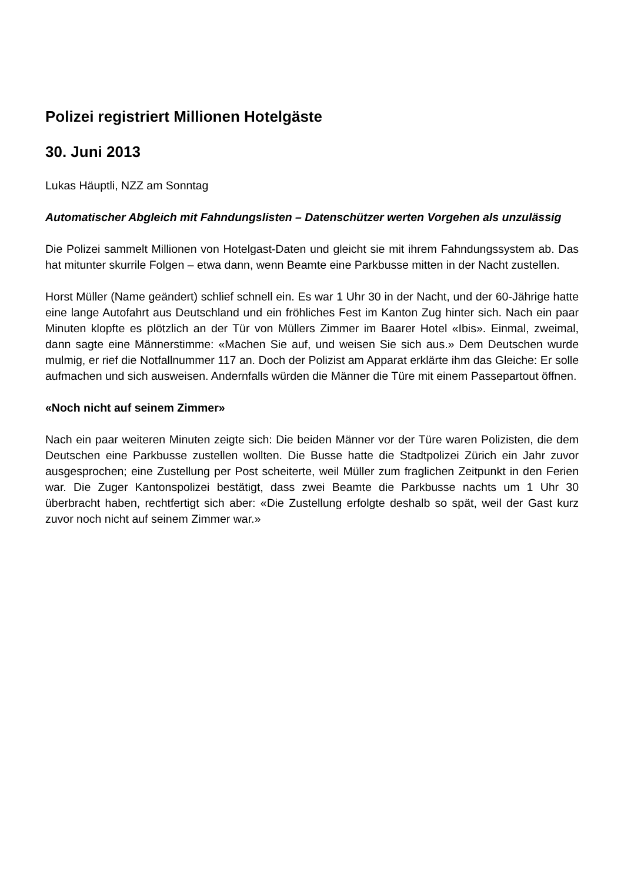Polizei registriert Millionen Hotelgäste
30. Juni 2013
Lukas Häuptli, NZZ am Sonntag
Automatischer Abgleich mit Fahndungslisten – Datenschützer werten Vorgehen als unzulässig
Die Polizei sammelt Millionen von Hotelgast-Daten und gleicht sie mit ihrem Fahndungssystem ab. Das hat mitunter skurrile Folgen – etwa dann, wenn Beamte eine Parkbusse mitten in der Nacht zustellen.
Horst Müller (Name geändert) schlief schnell ein. Es war 1 Uhr 30 in der Nacht, und der 60-Jährige hatte eine lange Autofahrt aus Deutschland und ein fröhliches Fest im Kanton Zug hinter sich. Nach ein paar Minuten klopfte es plötzlich an der Tür von Müllers Zimmer im Baarer Hotel «Ibis». Einmal, zweimal, dann sagte eine Männerstimme: «Machen Sie auf, und weisen Sie sich aus.» Dem Deutschen wurde mulmig, er rief die Notfallnummer 117 an. Doch der Polizist am Apparat erklärte ihm das Gleiche: Er solle aufmachen und sich ausweisen. Andernfalls würden die Männer die Türe mit einem Passepartout öffnen.
«Noch nicht auf seinem Zimmer»
Nach ein paar weiteren Minuten zeigte sich: Die beiden Männer vor der Türe waren Polizisten, die dem Deutschen eine Parkbusse zustellen wollten. Die Busse hatte die Stadtpolizei Zürich ein Jahr zuvor ausgesprochen; eine Zustellung per Post scheiterte, weil Müller zum fraglichen Zeitpunkt in den Ferien war. Die Zuger Kantonspolizei bestätigt, dass zwei Beamte die Parkbusse nachts um 1 Uhr 30 überbracht haben, rechtfertigt sich aber: «Die Zustellung erfolgte deshalb so spät, weil der Gast kurz zuvor noch nicht auf seinem Zimmer war.»